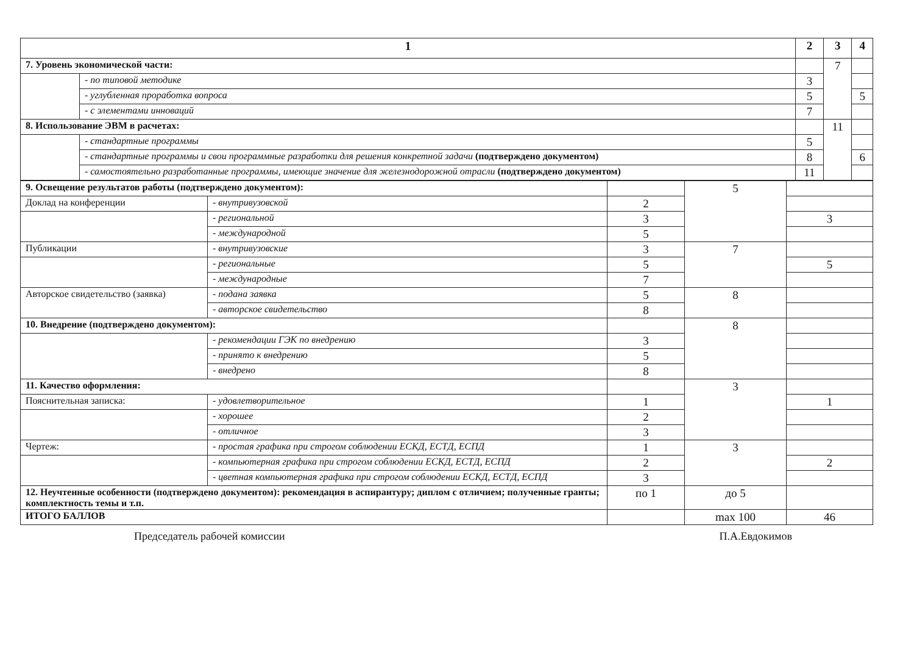| 1 | | 2 | 3 | 4 |
| --- | --- | --- | --- | --- |
| 7. Уровень экономической части: | | | 7 | |
| | - по типовой методике | 3 | | |
| | - углубленная проработка вопроса | 5 | | 5 |
| | - с элементами инноваций | 7 | | |
| 8. Использование ЭВМ в расчетах: | | | 11 | |
| | - стандартные программы | 5 | | |
| | - стандартные программы и свои программные разработки для решения конкретной задачи (подтверждено документом) | 8 | | 6 |
| | - самостоятельно разработанные программы, имеющие значение для железнодорожной отрасли (подтверждено документом) | 11 | | |
| 9. Освещение результатов работы (подтверждено документом): | | | 5 | |
| Доклад на конференции | - внутривузовской | 2 | | |
| | - региональной | 3 | | 3 |
| | - международной | 5 | | |
| Публикации | - внутривузовские | 3 | 7 | |
| | - региональные | 5 | | 5 |
| | - международные | 7 | | |
| Авторское свидетельство (заявка) | - подана заявка | 5 | 8 | |
| | - авторское свидетельство | 8 | | |
| 10. Внедрение (подтверждено документом): | | | 8 | |
| | - рекомендации ГЭК по внедрению | 3 | | |
| | - принято к внедрению | 5 | | |
| | - внедрено | 8 | | |
| 11. Качество оформления: | | | 3 | |
| Пояснительная записка: | - удовлетворительное | 1 | | 1 |
| | - хорошее | 2 | | |
| | - отличное | 3 | | |
| Чертеж: | - простая графика при строгом соблюдении ЕСКД, ЕСТД, ЕСПД | 1 | 3 | |
| | - компьютерная графика при строгом соблюдении ЕСКД, ЕСТД, ЕСПД | 2 | | 2 |
| | - цветная компьютерная графика при строгом соблюдении ЕСКД, ЕСТД, ЕСПД | 3 | | |
| 12. Неучтенные особенности (подтверждено документом): рекомендация в аспирантуру; диплом с отличием; полученные гранты; комплектность темы и т.п. | | по 1 | до 5 | |
| ИТОГО БАЛЛОВ | | | max 100 | 46 |
Председатель рабочей комиссии П.А.Евдокимов